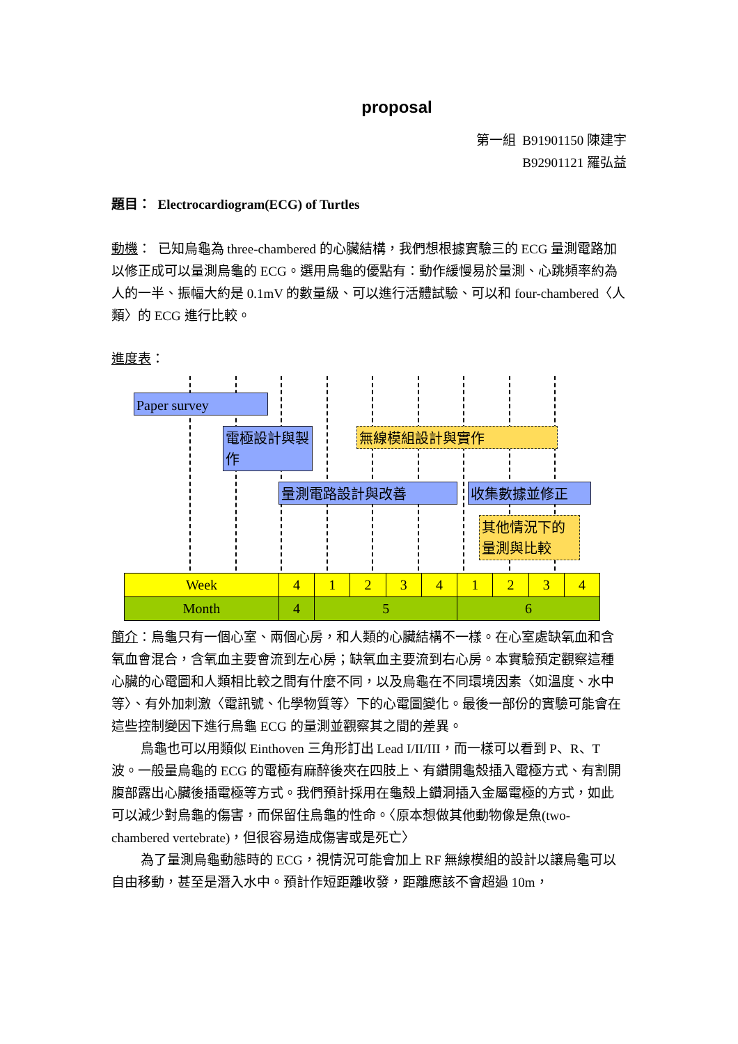proposal
第一組 B91901150 陳建宇
B92901121 羅弘益
題目： Electrocardiogram(ECG) of Turtles
動機： 已知烏龜為 three-chambered 的心臟結構，我們想根據實驗三的 ECG 量測電路加以修正成可以量測烏龜的 ECG。選用烏龜的優點有：動作緩慢易於量測、心跳頻率約為人的一半、振幅大約是 0.1mV 的數量級、可以進行活體試驗、可以和 four-chambered〈人類〉的 ECG 進行比較。
進度表：
Paper survey
電極設計與製作
無線模組設計與實作
量測電路設計與改善 收集數據並修正
其他情況下的量測與比較
| Week | 4 | 1 | 2 | 3 | 4 | 1 | 2 | 3 | 4 |
| Month | 4 | 5 | | | | 6 | | | |
簡介：烏龜只有一個心室、兩個心房，和人類的心臟結構不一樣。在心室處缺氧血和含氧血會混合，含氧血主要會流到左心房；缺氧血主要流到右心房。本實驗預定觀察這種心臟的心電圖和人類相比較之間有什麼不同，以及烏龜在不同環境因素〈如溫度、水中等〉、有外加刺激〈電訊號、化學物質等〉下的心電圖變化。最後一部份的實驗可能會在這些控制變因下進行烏龜 ECG 的量測並觀察其之間的差異。
烏龜也可以用類似 Einthoven 三角形訂出 Lead I/II/III，而一樣可以看到 P、R、T 波。一般量烏龜的 ECG 的電極有麻醉後夾在四肢上、有鑽開龜殼插入電極方式、有割開腹部露出心臟後插電極等方式。我們預計採用在龜殼上鑽洞插入金屬電極的方式，如此可以減少對烏龜的傷害，而保留住烏龜的性命。〈原本想做其他動物像是魚(two-chambered vertebrate)，但很容易造成傷害或是死亡〉
為了量測烏龜動態時的 ECG，視情況可能會加上 RF 無線模組的設計以讓烏龜可以自由移動，甚至是潛入水中。預計作短距離收發，距離應該不會超過 10m，